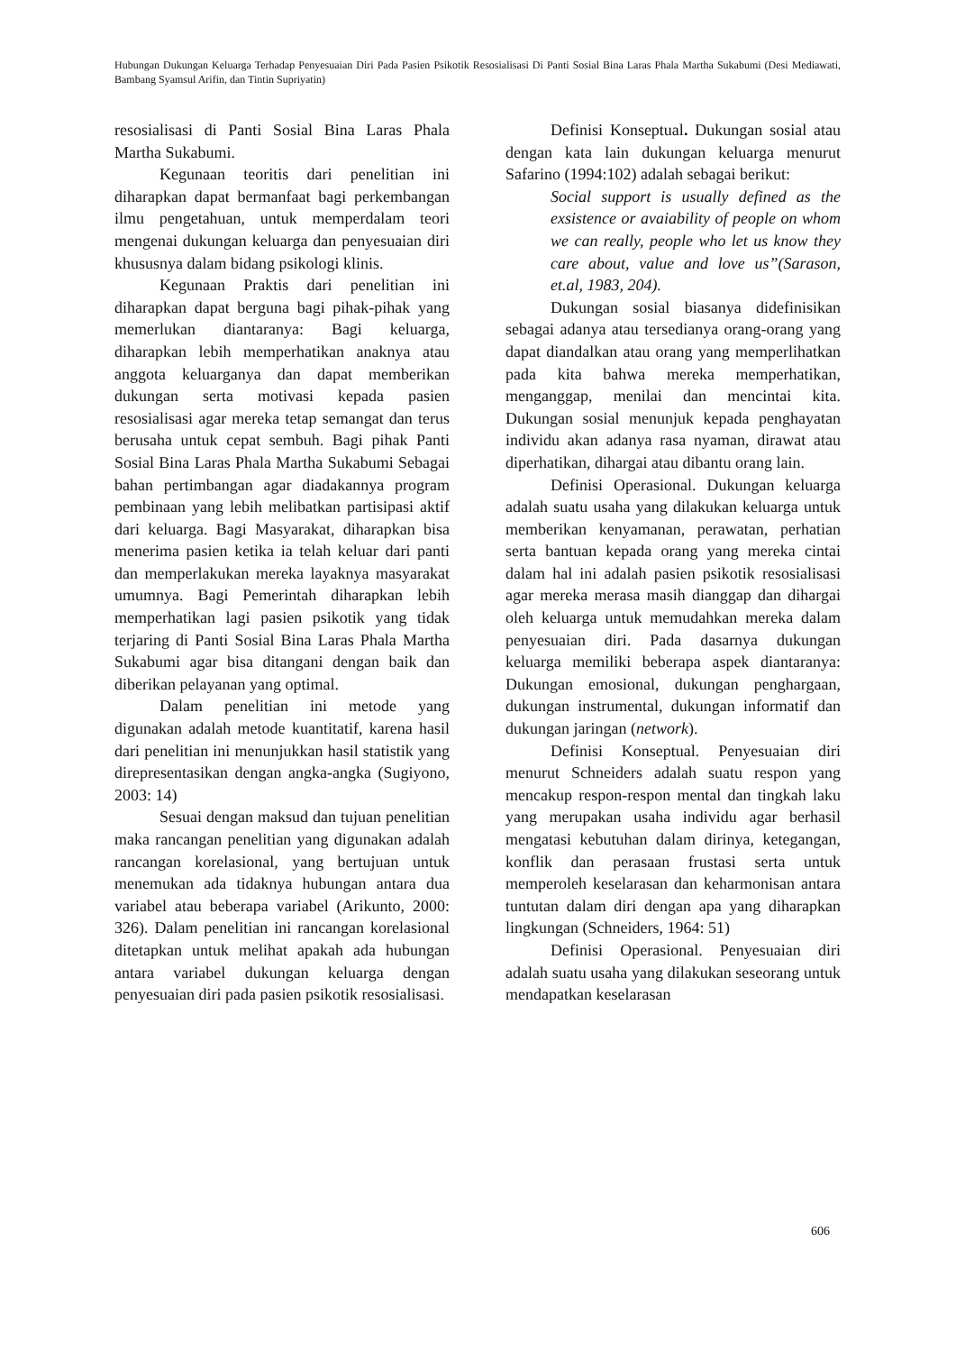Hubungan Dukungan Keluarga Terhadap Penyesuaian Diri Pada Pasien Psikotik Resosialisasi Di Panti Sosial Bina Laras Phala Martha Sukabumi (Desi Mediawati, Bambang Syamsul Arifin, dan Tintin Supriyatin)
resosialisasi di Panti Sosial Bina Laras Phala Martha Sukabumi.
Kegunaan teoritis dari penelitian ini diharapkan dapat bermanfaat bagi perkembangan ilmu pengetahuan, untuk memperdalam teori mengenai dukungan keluarga dan penyesuaian diri khususnya dalam bidang psikologi klinis.
Kegunaan Praktis dari penelitian ini diharapkan dapat berguna bagi pihak-pihak yang memerlukan diantaranya: Bagi keluarga, diharapkan lebih memperhatikan anaknya atau anggota keluarganya dan dapat memberikan dukungan serta motivasi kepada pasien resosialisasi agar mereka tetap semangat dan terus berusaha untuk cepat sembuh. Bagi pihak Panti Sosial Bina Laras Phala Martha Sukabumi Sebagai bahan pertimbangan agar diadakannya program pembinaan yang lebih melibatkan partisipasi aktif dari keluarga. Bagi Masyarakat, diharapkan bisa menerima pasien ketika ia telah keluar dari panti dan memperlakukan mereka layaknya masyarakat umumnya. Bagi Pemerintah diharapkan lebih memperhatikan lagi pasien psikotik yang tidak terjaring di Panti Sosial Bina Laras Phala Martha Sukabumi agar bisa ditangani dengan baik dan diberikan pelayanan yang optimal.
Dalam penelitian ini metode yang digunakan adalah metode kuantitatif, karena hasil dari penelitian ini menunjukkan hasil statistik yang direpresentasikan dengan angka-angka (Sugiyono, 2003: 14)
Sesuai dengan maksud dan tujuan penelitian maka rancangan penelitian yang digunakan adalah rancangan korelasional, yang bertujuan untuk menemukan ada tidaknya hubungan antara dua variabel atau beberapa variabel (Arikunto, 2000: 326). Dalam penelitian ini rancangan korelasional ditetapkan untuk melihat apakah ada hubungan antara variabel dukungan keluarga dengan penyesuaian diri pada pasien psikotik resosialisasi.
Definisi Konseptual. Dukungan sosial atau dengan kata lain dukungan keluarga menurut Safarino (1994:102) adalah sebagai berikut:
Social support is usually defined as the exsistence or avaiability of people on whom we can really, people who let us know they care about, value and love us”(Sarason, et.al, 1983, 204).
Dukungan sosial biasanya didefinisikan sebagai adanya atau tersedianya orang-orang yang dapat diandalkan atau orang yang memperlihatkan pada kita bahwa mereka memperhatikan, menganggap, menilai dan mencintai kita. Dukungan sosial menunjuk kepada penghayatan individu akan adanya rasa nyaman, dirawat atau diperhatikan, dihargai atau dibantu orang lain.
Definisi Operasional. Dukungan keluarga adalah suatu usaha yang dilakukan keluarga untuk memberikan kenyamanan, perawatan, perhatian serta bantuan kepada orang yang mereka cintai dalam hal ini adalah pasien psikotik resosialisasi agar mereka merasa masih dianggap dan dihargai oleh keluarga untuk memudahkan mereka dalam penyesuaian diri. Pada dasarnya dukungan keluarga memiliki beberapa aspek diantaranya: Dukungan emosional, dukungan penghargaan, dukungan instrumental, dukungan informatif dan dukungan jaringan (network).
Definisi Konseptual. Penyesuaian diri menurut Schneiders adalah suatu respon yang mencakup respon-respon mental dan tingkah laku yang merupakan usaha individu agar berhasil mengatasi kebutuhan dalam dirinya, ketegangan, konflik dan perasaan frustasi serta untuk memperoleh keselarasan dan keharmonisan antara tuntutan dalam diri dengan apa yang diharapkan lingkungan (Schneiders, 1964: 51)
Definisi Operasional. Penyesuaian diri adalah suatu usaha yang dilakukan seseorang untuk mendapatkan keselarasan
606